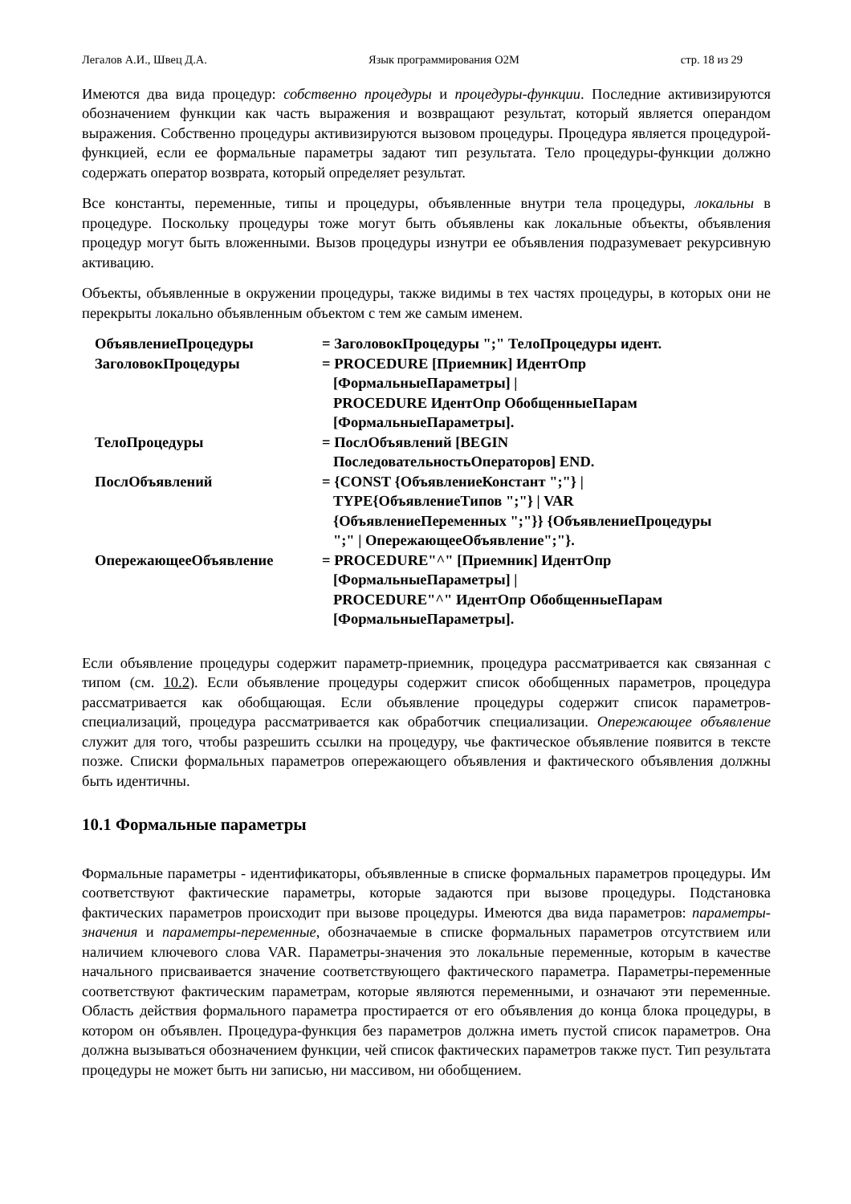Легалов А.И., Швец Д.А. Язык программирования О2М стр. 18 из 29
Имеются два вида процедур: собственно процедуры и процедуры-функции. Последние активизируются обозначением функции как часть выражения и возвращают результат, который является операндом выражения. Собственно процедуры активизируются вызовом процедуры. Процедура является процедурой-функцией, если ее формальные параметры задают тип результата. Тело процедуры-функции должно содержать оператор возврата, который определяет результат.
Все константы, переменные, типы и процедуры, объявленные внутри тела процедуры, локальны в процедуре. Поскольку процедуры тоже могут быть объявлены как локальные объекты, объявления процедур могут быть вложенными. Вызов процедуры изнутри ее объявления подразумевает рекурсивную активацию.
Объекты, объявленные в окружении процедуры, также видимы в тех частях процедуры, в которых они не перекрыты локально объявленным объектом с тем же самым именем.
| ОбъявлениеПроцедуры | = ЗаголовокПроцедуры ";" ТелоПроцедуры идент. |
| ЗаголовокПроцедуры | = PROCEDURE [Приемник] ИдентОпр [ФормальныеПараметры] / PROCEDURE ИдентОпр ОбобщенныеПарам [ФормальныеПараметры]. |
| ТелоПроцедуры | = ПослОбъявлений [BEGIN ПоследовательностьОператоров] END. |
| ПослОбъявлений | = {CONST {ОбъявлениеКонстант ";"} / TYPE{ОбъявлениеТипов ";"} / VAR {ОбъявлениеПеременных ";"}} {ОбъявлениеПроцедуры ";" / ОпережающееОбъявление";"}. |
| ОпережающееОбъявление | = PROCEDURE"^" [Приемник] ИдентОпр [ФормальныеПараметры] / PROCEDURE"^" ИдентОпр ОбобщенныеПарам [ФормальныеПараметры]. |
Если объявление процедуры содержит параметр-приемник, процедура рассматривается как связанная с типом (см. 10.2). Если объявление процедуры содержит список обобщенных параметров, процедура рассматривается как обобщающая. Если объявление процедуры содержит список параметров-специализаций, процедура рассматривается как обработчик специализации. Опережающее объявление служит для того, чтобы разрешить ссылки на процедуру, чье фактическое объявление появится в тексте позже. Списки формальных параметров опережающего объявления и фактического объявления должны быть идентичны.
10.1 Формальные параметры
Формальные параметры - идентификаторы, объявленные в списке формальных параметров процедуры. Им соответствуют фактические параметры, которые задаются при вызове процедуры. Подстановка фактических параметров происходит при вызове процедуры. Имеются два вида параметров: параметры-значения и параметры-переменные, обозначаемые в списке формальных параметров отсутствием или наличием ключевого слова VAR. Параметры-значения это локальные переменные, которым в качестве начального присваивается значение соответствующего фактического параметра. Параметры-переменные соответствуют фактическим параметрам, которые являются переменными, и означают эти переменные. Область действия формального параметра простирается от его объявления до конца блока процедуры, в котором он объявлен. Процедура-функция без параметров должна иметь пустой список параметров. Она должна вызываться обозначением функции, чей список фактических параметров также пуст. Тип результата процедуры не может быть ни записью, ни массивом, ни обобщением.